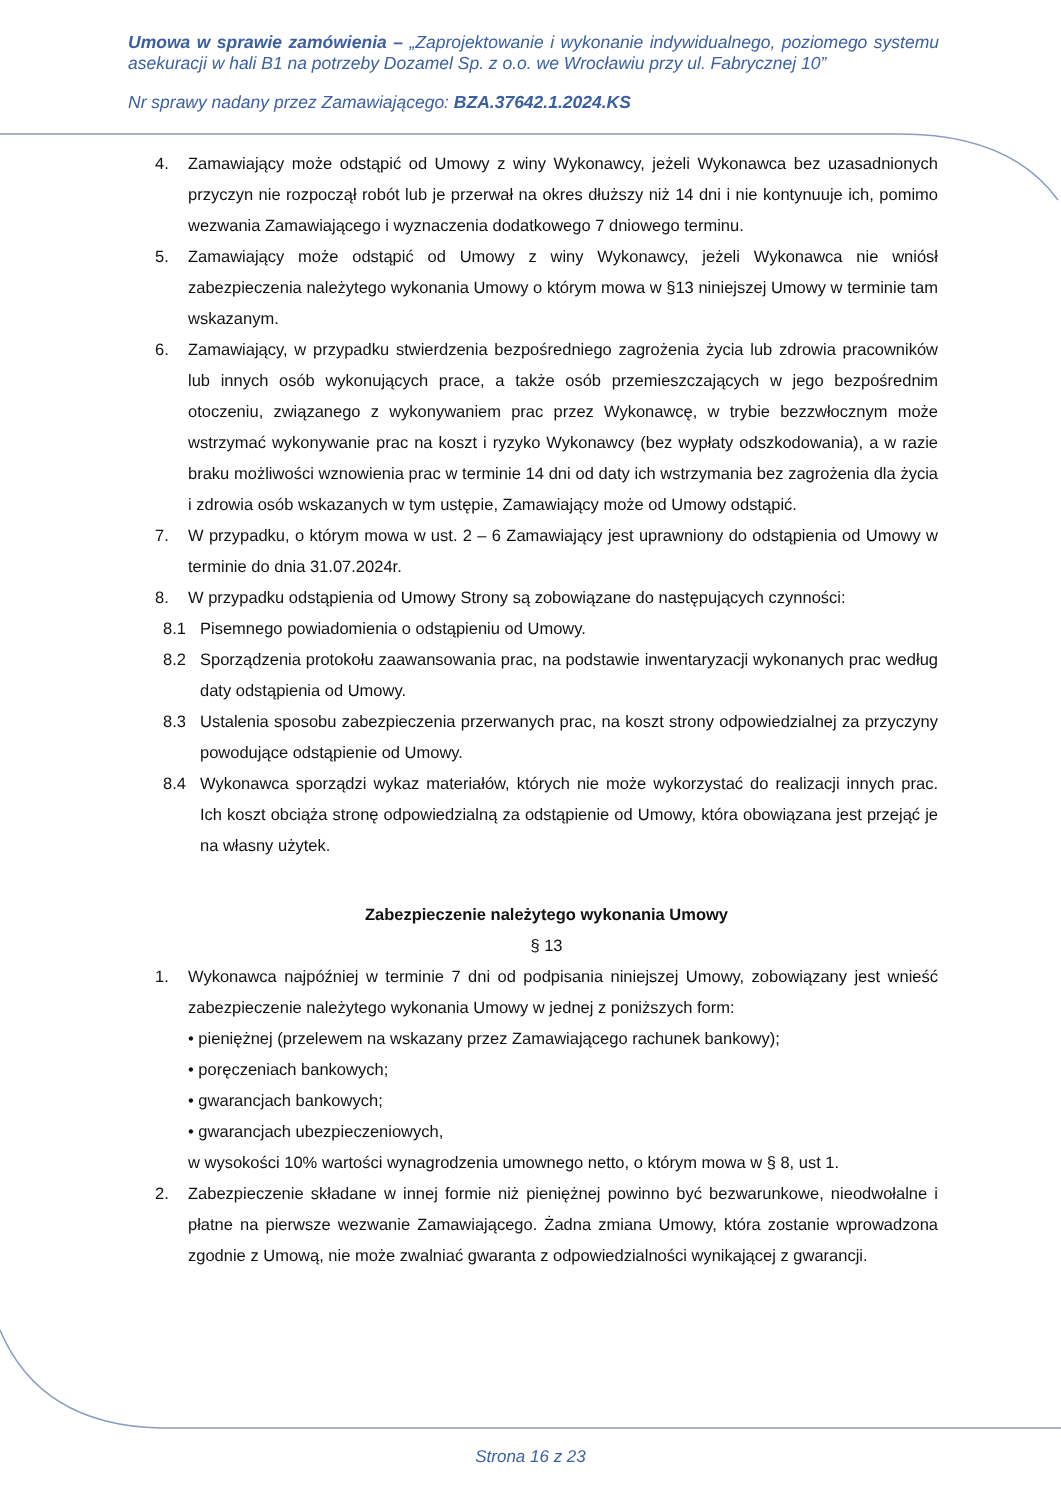Umowa w sprawie zamówienia – „Zaprojektowanie i wykonanie indywidualnego, poziomego systemu asekuracji w hali B1 na potrzeby Dozamel Sp. z o.o. we Wrocławiu przy ul. Fabrycznej 10”
Nr sprawy nadany przez Zamawiającego: BZA.37642.1.2024.KS
4. Zamawiający może odstąpić od Umowy z winy Wykonawcy, jeżeli Wykonawca bez uzasadnionych przyczyn nie rozpoczął robót lub je przerwał na okres dłuższy niż 14 dni i nie kontynuuje ich, pomimo wezwania Zamawiającego i wyznaczenia dodatkowego 7 dniowego terminu.
5. Zamawiający może odstąpić od Umowy z winy Wykonawcy, jeżeli Wykonawca nie wniósł zabezpieczenia należytego wykonania Umowy o którym mowa w §13 niniejszej Umowy w terminie tam wskazanym.
6. Zamawiający, w przypadku stwierdzenia bezpośredniego zagrożenia życia lub zdrowia pracowników lub innych osób wykonujących prace, a także osób przemieszczających w jego bezpośrednim otoczeniu, związanego z wykonywaniem prac przez Wykonawcę, w trybie bezzwłocznym może wstrzymać wykonywanie prac na koszt i ryzyko Wykonawcy (bez wypłaty odszkodowania), a w razie braku możliwości wznowienia prac w terminie 14 dni od daty ich wstrzymania bez zagrożenia dla życia i zdrowia osób wskazanych w tym ustępie, Zamawiający może od Umowy odstąpić.
7. W przypadku, o którym mowa w ust. 2 – 6 Zamawiający jest uprawniony do odstąpienia od Umowy w terminie do dnia 31.07.2024r.
8. W przypadku odstąpienia od Umowy Strony są zobowiązane do następujących czynności:
8.1 Pisemnego powiadomienia o odstąpieniu od Umowy.
8.2 Sporządzenia protokołu zaawansowania prac, na podstawie inwentaryzacji wykonanych prac według daty odstąpienia od Umowy.
8.3 Ustalenia sposobu zabezpieczenia przerwanych prac, na koszt strony odpowiedzialnej za przyczyny powodujące odstąpienie od Umowy.
8.4 Wykonawca sporządzi wykaz materiałów, których nie może wykorzystać do realizacji innych prac. Ich koszt obciąża stronę odpowiedzialną za odstąpienie od Umowy, która obowiązana jest przejąć je na własny użytek.
Zabezpieczenie należytego wykonania Umowy
§ 13
1. Wykonawca najpóźniej w terminie 7 dni od podpisania niniejszej Umowy, zobowiązany jest wnieść zabezpieczenie należytego wykonania Umowy w jednej z poniższych form:
• pieniężnej (przelewem na wskazany przez Zamawiającego rachunek bankowy);
• poręczeniach bankowych;
• gwarancjach bankowych;
• gwarancjach ubezpieczeniowych,
w wysokości 10% wartości wynagrodzenia umownego netto, o którym mowa w § 8, ust 1.
2. Zabezpieczenie składane w innej formie niż pieniężnej powinno być bezwarunkowe, nieodwołalne i płatne na pierwsze wezwanie Zamawiającego. Żadna zmiana Umowy, która zostanie wprowadzona zgodnie z Umową, nie może zwalniać gwaranta z odpowiedzialności wynikającej z gwarancji.
Strona 16 z 23